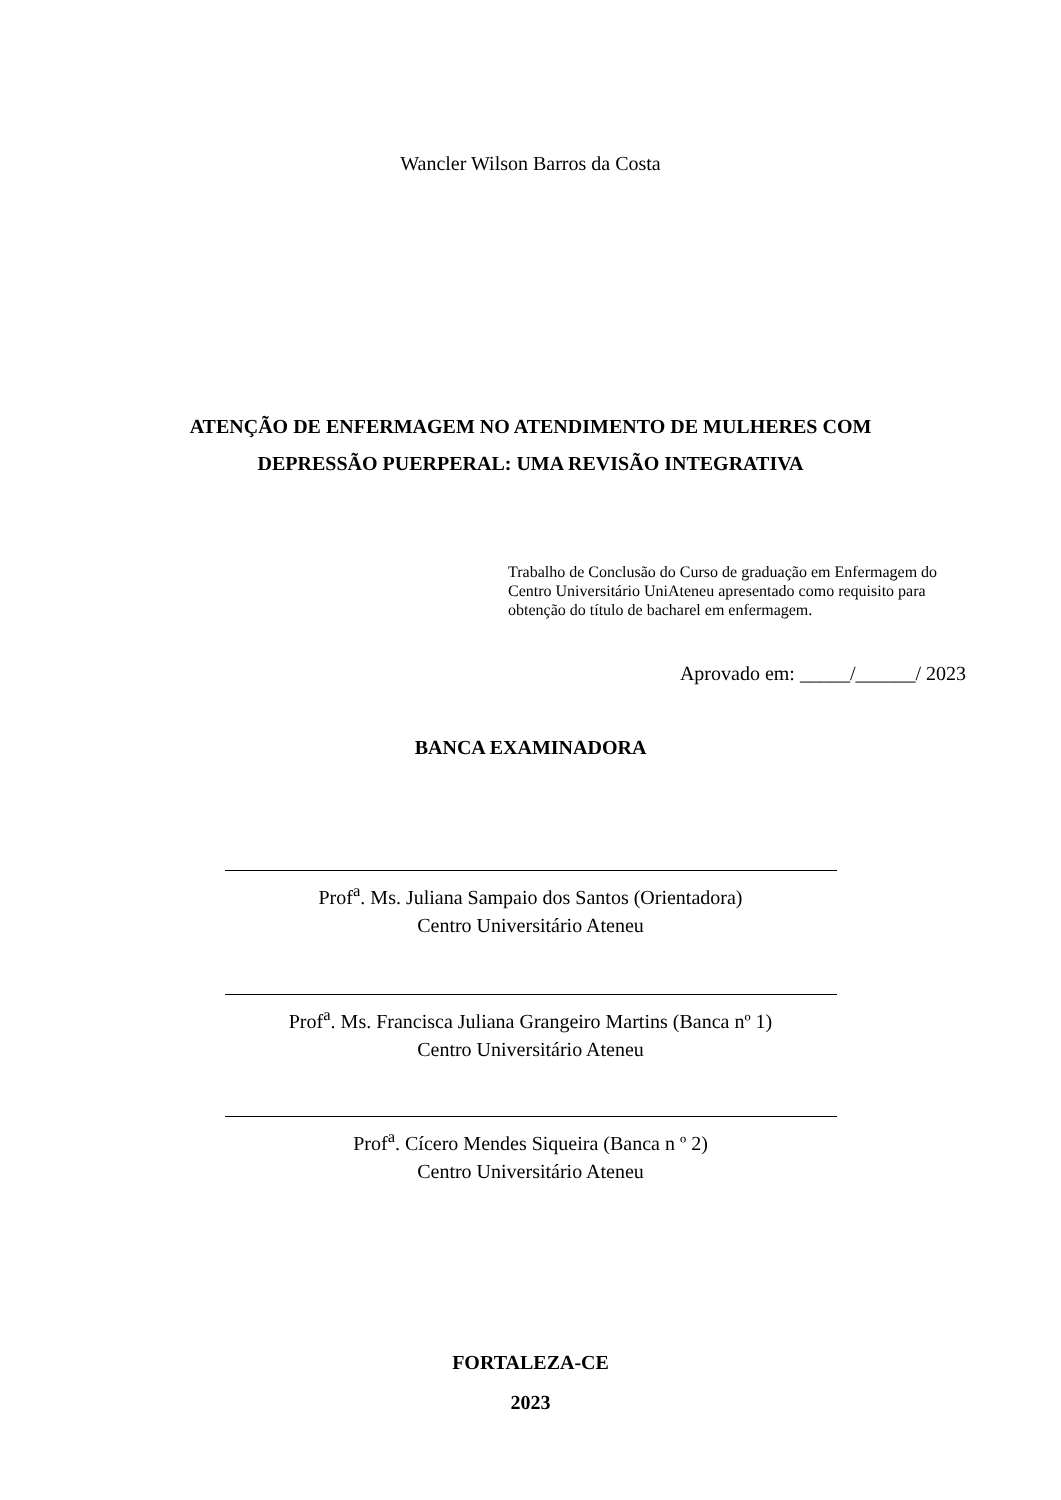Wancler Wilson Barros da Costa
ATENÇÃO DE ENFERMAGEM NO ATENDIMENTO DE MULHERES COM DEPRESSÃO PUERPERAL: UMA REVISÃO INTEGRATIVA
Trabalho de Conclusão do Curso de graduação em Enfermagem do Centro Universitário UniAteneu apresentado como requisito para obtenção do título de bacharel em enfermagem.
Aprovado em: _____/______/ 2023
BANCA EXAMINADORA
Prof<sup>a</sup>. Ms. Juliana Sampaio dos Santos (Orientadora)
Centro Universitário Ateneu
Prof<sup>a</sup>. Ms. Francisca Juliana Grangeiro Martins (Banca nº 1)
Centro Universitário Ateneu
Prof<sup>a</sup>. Cícero Mendes Siqueira (Banca n º 2)
Centro Universitário Ateneu
FORTALEZA-CE
2023